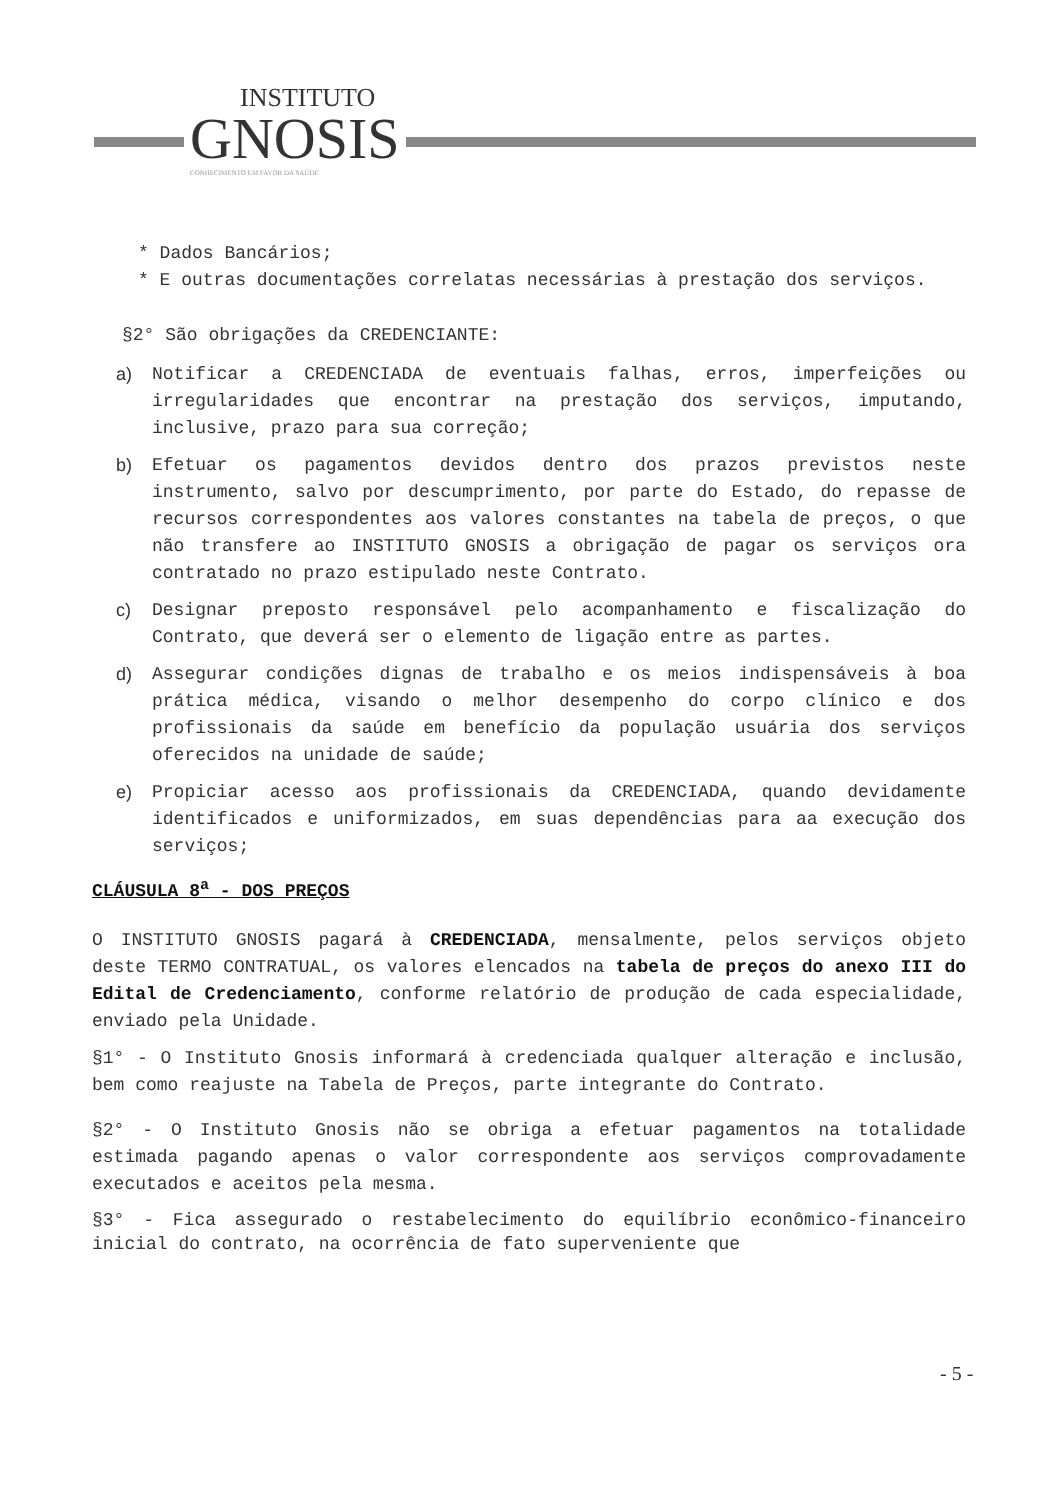INSTITUTO GNOSIS CONHECIMENTO EM FAVOR DA SAÚDE
* Dados Bancários;
* E outras documentações correlatas necessárias à prestação dos serviços.
§2° São obrigações da CREDENCIANTE:
a) Notificar a CREDENCIADA de eventuais falhas, erros, imperfeições ou irregularidades que encontrar na prestação dos serviços, imputando, inclusive, prazo para sua correção;
b) Efetuar os pagamentos devidos dentro dos prazos previstos neste instrumento, salvo por descumprimento, por parte do Estado, do repasse de recursos correspondentes aos valores constantes na tabela de preços, o que não transfere ao INSTITUTO GNOSIS a obrigação de pagar os serviços ora contratado no prazo estipulado neste Contrato.
c) Designar preposto responsável pelo acompanhamento e fiscalização do Contrato, que deverá ser o elemento de ligação entre as partes.
d) Assegurar condições dignas de trabalho e os meios indispensáveis à boa prática médica, visando o melhor desempenho do corpo clínico e dos profissionais da saúde em benefício da população usuária dos serviços oferecidos na unidade de saúde;
e) Propiciar acesso aos profissionais da CREDENCIADA, quando devidamente identificados e uniformizados, em suas dependências para aa execução dos serviços;
CLÁUSULA 8<sup>a</sup> - DOS PREÇOS
O INSTITUTO GNOSIS pagará à CREDENCIADA, mensalmente, pelos serviços objeto deste TERMO CONTRATUAL, os valores elencados na tabela de preços do anexo III do Edital de Credenciamento, conforme relatório de produção de cada especialidade, enviado pela Unidade.
§1° - O Instituto Gnosis informará à credenciada qualquer alteração e inclusão, bem como reajuste na Tabela de Preços, parte integrante do Contrato.
§2° - O Instituto Gnosis não se obriga a efetuar pagamentos na totalidade estimada pagando apenas o valor correspondente aos serviços comprovadamente executados e aceitos pela mesma.
§3° - Fica assegurado o restabelecimento do equilíbrio econômico-financeiro inicial do contrato, na ocorrência de fato superveniente que
- 5 -